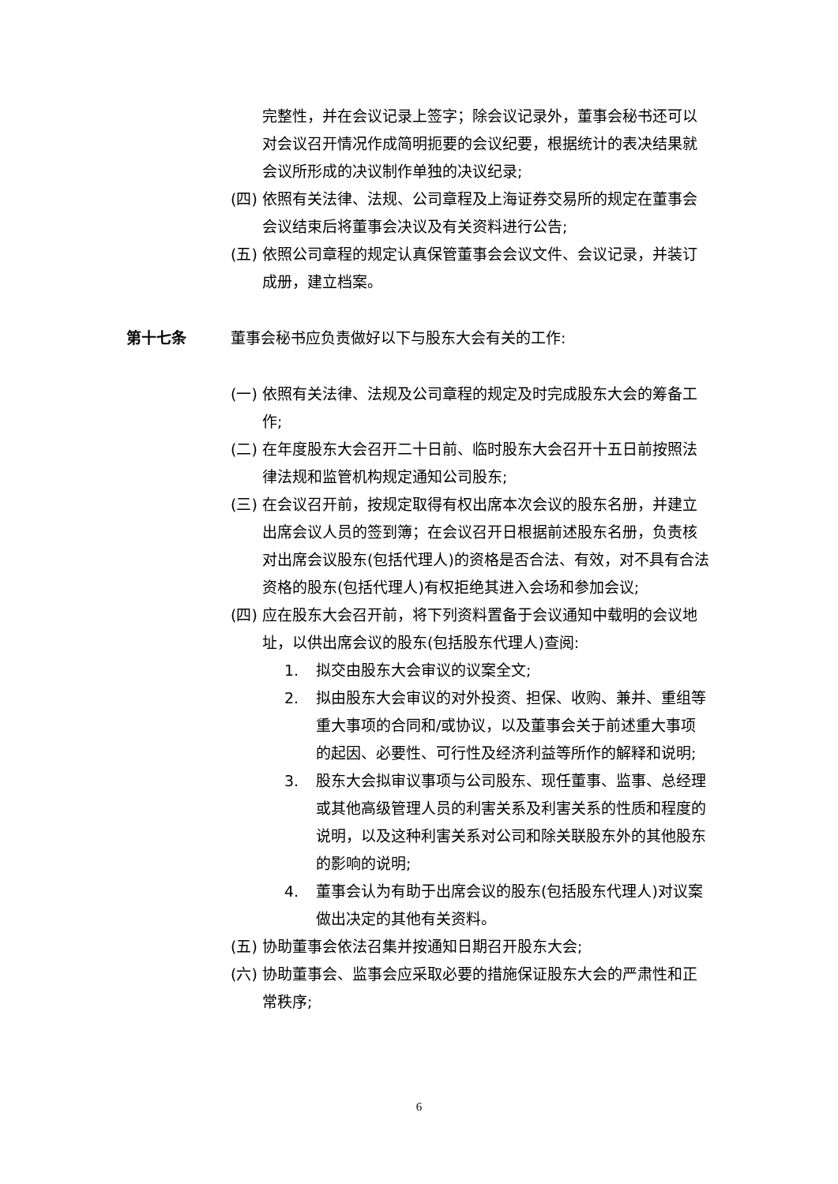完整性，并在会议记录上签字；除会议记录外，董事会秘书还可以对会议召开情况作成简明扼要的会议纪要，根据统计的表决结果就会议所形成的决议制作单独的决议纪录;
(四) 依照有关法律、法规、公司章程及上海证券交易所的规定在董事会会议结束后将董事会决议及有关资料进行公告;
(五) 依照公司章程的规定认真保管董事会会议文件、会议记录，并装订成册，建立档案。
第十七条 董事会秘书应负责做好以下与股东大会有关的工作:
(一) 依照有关法律、法规及公司章程的规定及时完成股东大会的筹备工作;
(二) 在年度股东大会召开二十日前、临时股东大会召开十五日前按照法律法规和监管机构规定通知公司股东;
(三) 在会议召开前，按规定取得有权出席本次会议的股东名册，并建立出席会议人员的签到簿；在会议召开日根据前述股东名册，负责核对出席会议股东(包括代理人)的资格是否合法、有效，对不具有合法资格的股东(包括代理人)有权拒绝其进入会场和参加会议;
(四) 应在股东大会召开前，将下列资料置备于会议通知中载明的会议地址，以供出席会议的股东(包括股东代理人)查阅:
1. 拟交由股东大会审议的议案全文;
2. 拟由股东大会审议的对外投资、担保、收购、兼并、重组等重大事项的合同和/或协议，以及董事会关于前述重大事项的起因、必要性、可行性及经济利益等所作的解释和说明;
3. 股东大会拟审议事项与公司股东、现任董事、监事、总经理或其他高级管理人员的利害关系及利害关系的性质和程度的说明，以及这种利害关系对公司和除关联股东外的其他股东的影响的说明;
4. 董事会认为有助于出席会议的股东(包括股东代理人)对议案做出决定的其他有关资料。
(五) 协助董事会依法召集并按通知日期召开股东大会;
(六) 协助董事会、监事会应采取必要的措施保证股东大会的严肃性和正常秩序;
6